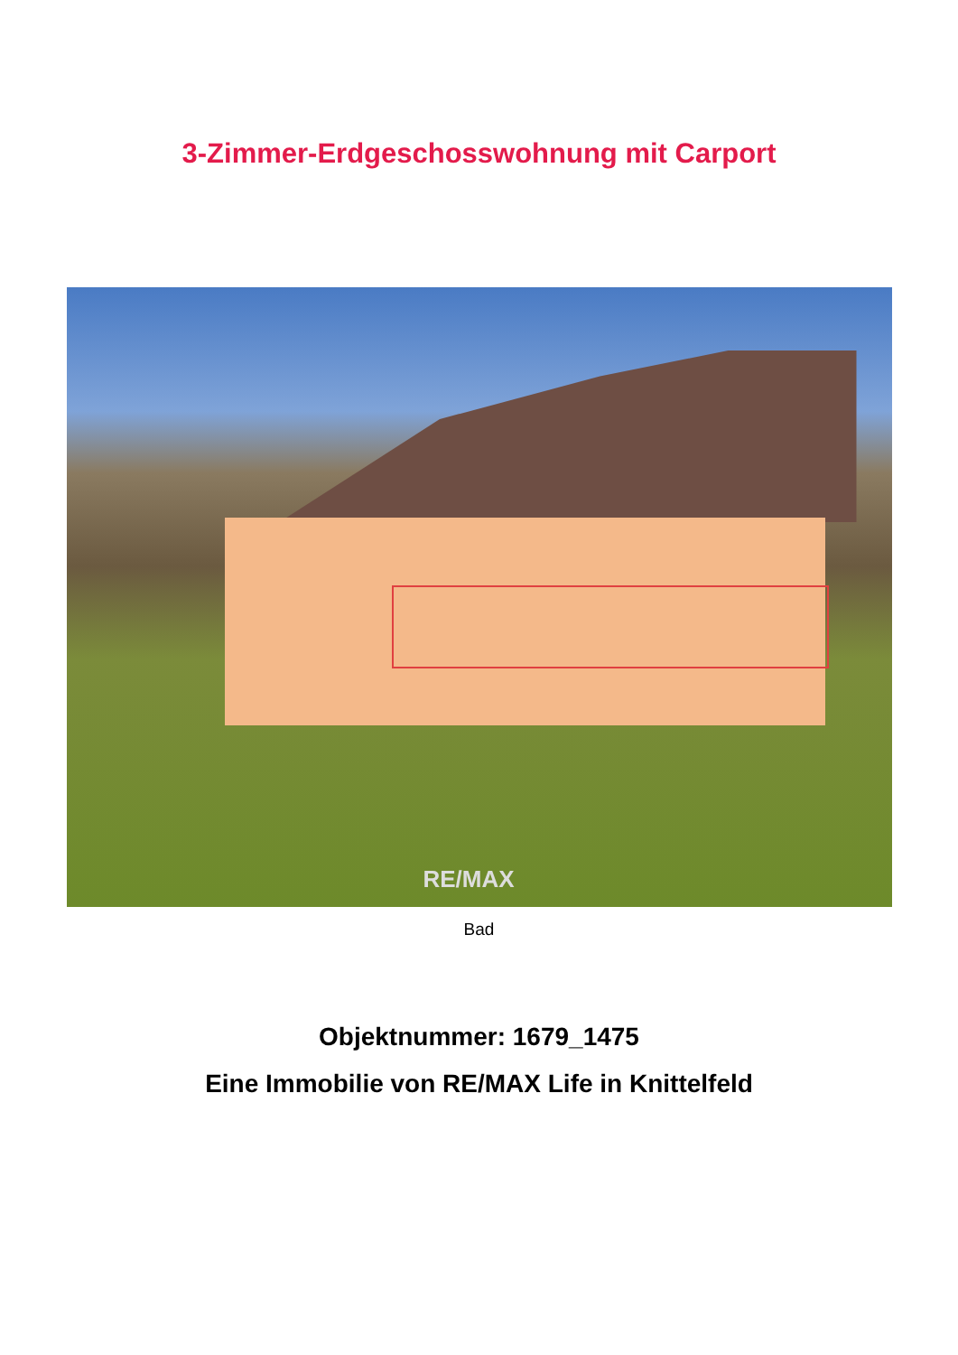3-Zimmer-Erdgeschosswohnung mit Carport
RE/MAX
Bad
Objektnummer: 1679_1475
Eine Immobilie von RE/MAX Life in Knittelfeld